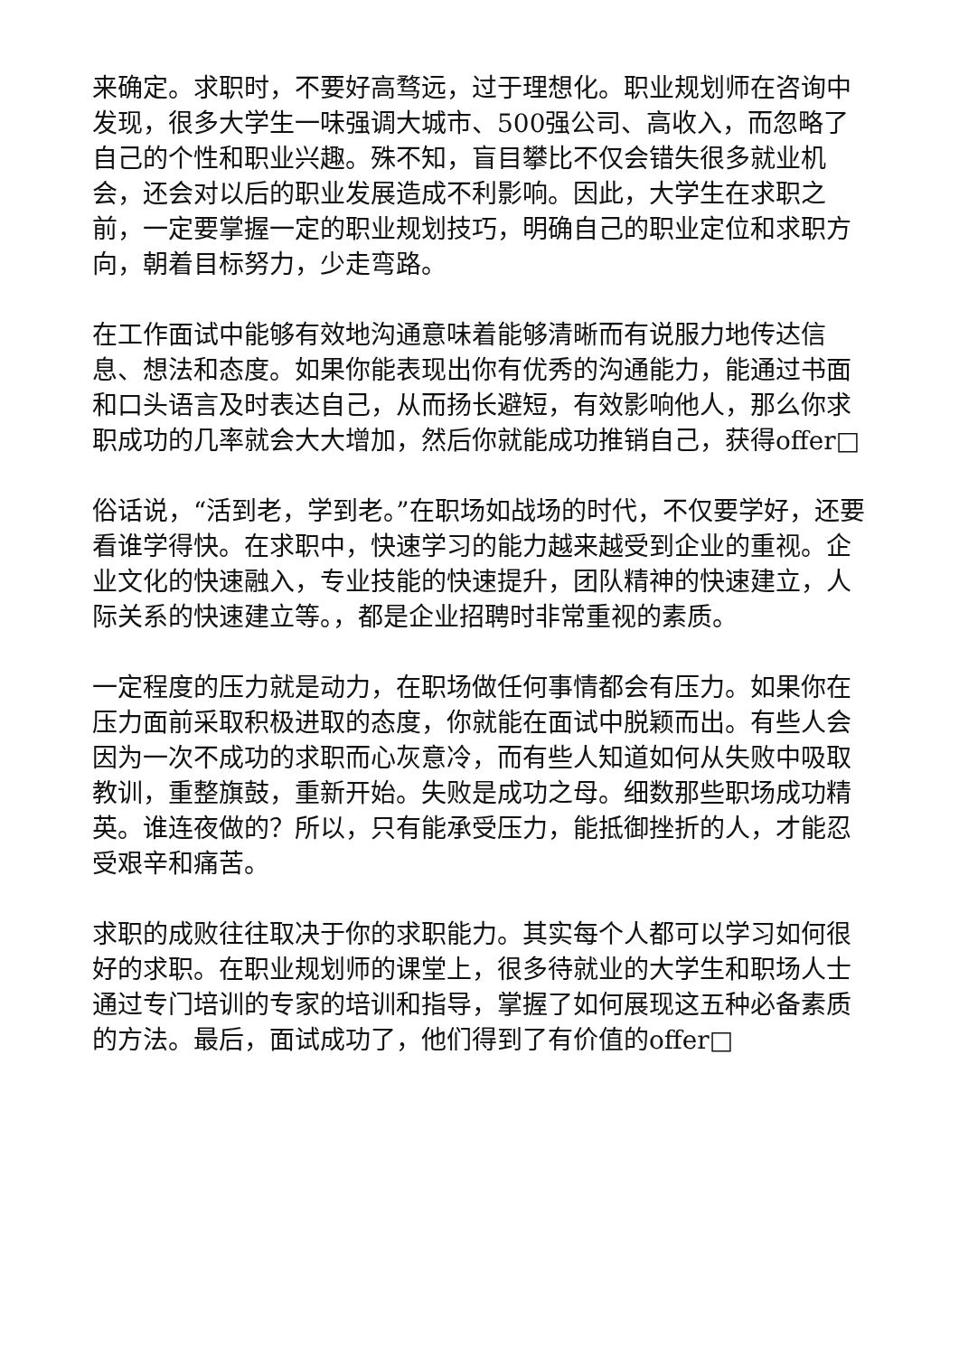来确定。求职时，不要好高骛远，过于理想化。职业规划师在咨询中发现，很多大学生一味强调大城市、500强公司、高收入，而忽略了自己的个性和职业兴趣。殊不知，盲目攀比不仅会错失很多就业机会，还会对以后的职业发展造成不利影响。因此，大学生在求职之前，一定要掌握一定的职业规划技巧，明确自己的职业定位和求职方向，朝着目标努力，少走弯路。
在工作面试中能够有效地沟通意味着能够清晰而有说服力地传达信息、想法和态度。如果你能表现出你有优秀的沟通能力，能通过书面和口头语言及时表达自己，从而扬长避短，有效影响他人，那么你求职成功的几率就会大大增加，然后你就能成功推销自己，获得offer□
俗话说，“活到老，学到老。”在职场如战场的时代，不仅要学好，还要看谁学得快。在求职中，快速学习的能力越来越受到企业的重视。企业文化的快速融入，专业技能的快速提升，团队精神的快速建立，人际关系的快速建立等。，都是企业招聘时非常重视的素质。
一定程度的压力就是动力，在职场做任何事情都会有压力。如果你在压力面前采取积极进取的态度，你就能在面试中脱颖而出。有些人会因为一次不成功的求职而心灰意冷，而有些人知道如何从失败中吸取教训，重整旗鼓，重新开始。失败是成功之母。细数那些职场成功精英。谁连夜做的？所以，只有能承受压力，能抵御挫折的人，才能忍受艰辛和痛苦。
求职的成败往往取决于你的求职能力。其实每个人都可以学习如何很好的求职。在职业规划师的课堂上，很多待就业的大学生和职场人士通过专门培训的专家的培训和指导，掌握了如何展现这五种必备素质的方法。最后，面试成功了，他们得到了有价值的offer□